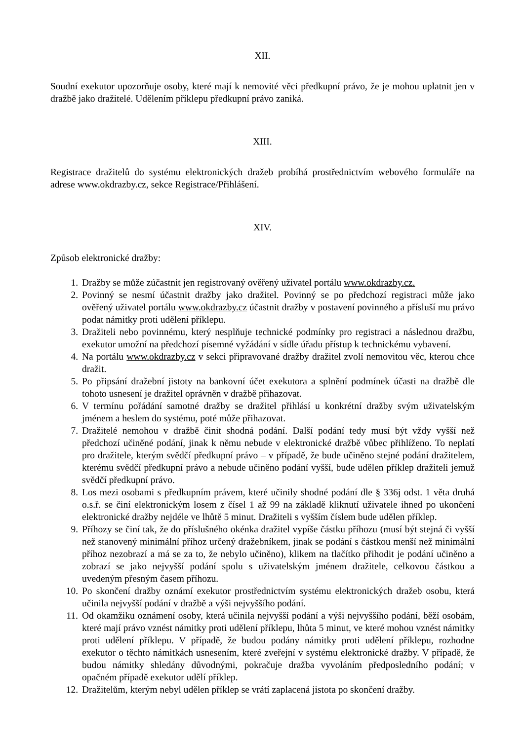XII.
Soudní exekutor upozorňuje osoby, které mají k nemovité věci předkupní právo, že je mohou uplatnit jen v dražbě jako dražitelé. Udělením příklepu předkupní právo zaniká.
XIII.
Registrace dražitelů do systému elektronických dražeb probíhá prostřednictvím webového formuláře na adrese www.okdrazby.cz, sekce Registrace/Přihlášení.
XIV.
Způsob elektronické dražby:
1. Dražby se může zúčastnit jen registrovaný ověřený uživatel portálu www.okdrazby.cz.
2. Povinný se nesmí účastnit dražby jako dražitel. Povinný se po předchozí registraci může jako ověřený uživatel portálu www.okdrazby.cz účastnit dražby v postavení povinného a přísluší mu právo podat námitky proti udělení příklepu.
3. Dražiteli nebo povinnému, který nesplňuje technické podmínky pro registraci a následnou dražbu, exekutor umožní na předchozí písemné vyžádání v sídle úřadu přístup k technickému vybavení.
4. Na portálu www.okdrazby.cz v sekci připravované dražby dražitel zvolí nemovitou věc, kterou chce dražit.
5. Po připsání dražební jistoty na bankovní účet exekutora a splnění podmínek účasti na dražbě dle tohoto usnesení je dražitel oprávněn v dražbě přihazovat.
6. V termínu pořádání samotné dražby se dražitel přihlásí u konkrétní dražby svým uživatelským jménem a heslem do systému, poté může přihazovat.
7. Dražitelé nemohou v dražbě činit shodná podání. Další podání tedy musí být vždy vyšší než předchozí učiněné podání, jinak k němu nebude v elektronické dražbě vůbec přihlíženo. To neplatí pro dražitele, kterým svědčí předkupní právo – v případě, že bude učiněno stejné podání dražitelem, kterému svědčí předkupní právo a nebude učiněno podání vyšší, bude udělen příklep dražiteli jemuž svědčí předkupní právo.
8. Los mezi osobami s předkupním právem, které učinily shodné podání dle § 336j odst. 1 věta druhá o.s.ř. se činí elektronickým losem z čísel 1 až 99 na základě kliknutí uživatele ihned po ukončení elektronické dražby nejdéle ve lhůtě 5 minut. Dražiteli s vyšším číslem bude udělen příklep.
9. Příhozy se činí tak, že do příslušného okénka dražitel vypíše částku příhozu (musí být stejná či vyšší než stanovený minimální příhoz určený dražebníkem, jinak se podání s částkou menší než minimální příhoz nezobrazí a má se za to, že nebylo učiněno), klikem na tlačítko přihodit je podání učiněno a zobrazí se jako nejvyšší podání spolu s uživatelským jménem dražitele, celkovou částkou a uvedeným přesným časem příhozu.
10. Po skončení dražby oznámí exekutor prostřednictvím systému elektronických dražeb osobu, která učinila nejvyšší podání v dražbě a výši nejvyššího podání.
11. Od okamžiku oznámení osoby, která učinila nejvyšší podání a výši nejvyššího podání, běží osobám, které mají právo vznést námitky proti udělení příklepu, lhůta 5 minut, ve které mohou vznést námitky proti udělení příklepu. V případě, že budou podány námitky proti udělení příklepu, rozhodne exekutor o těchto námitkách usnesením, které zveřejní v systému elektronické dražby. V případě, že budou námitky shledány důvodnými, pokračuje dražba vyvoláním předposledního podání; v opačném případě exekutor udělí příklep.
12. Dražitelům, kterým nebyl udělen příklep se vrátí zaplacená jistota po skončení dražby.